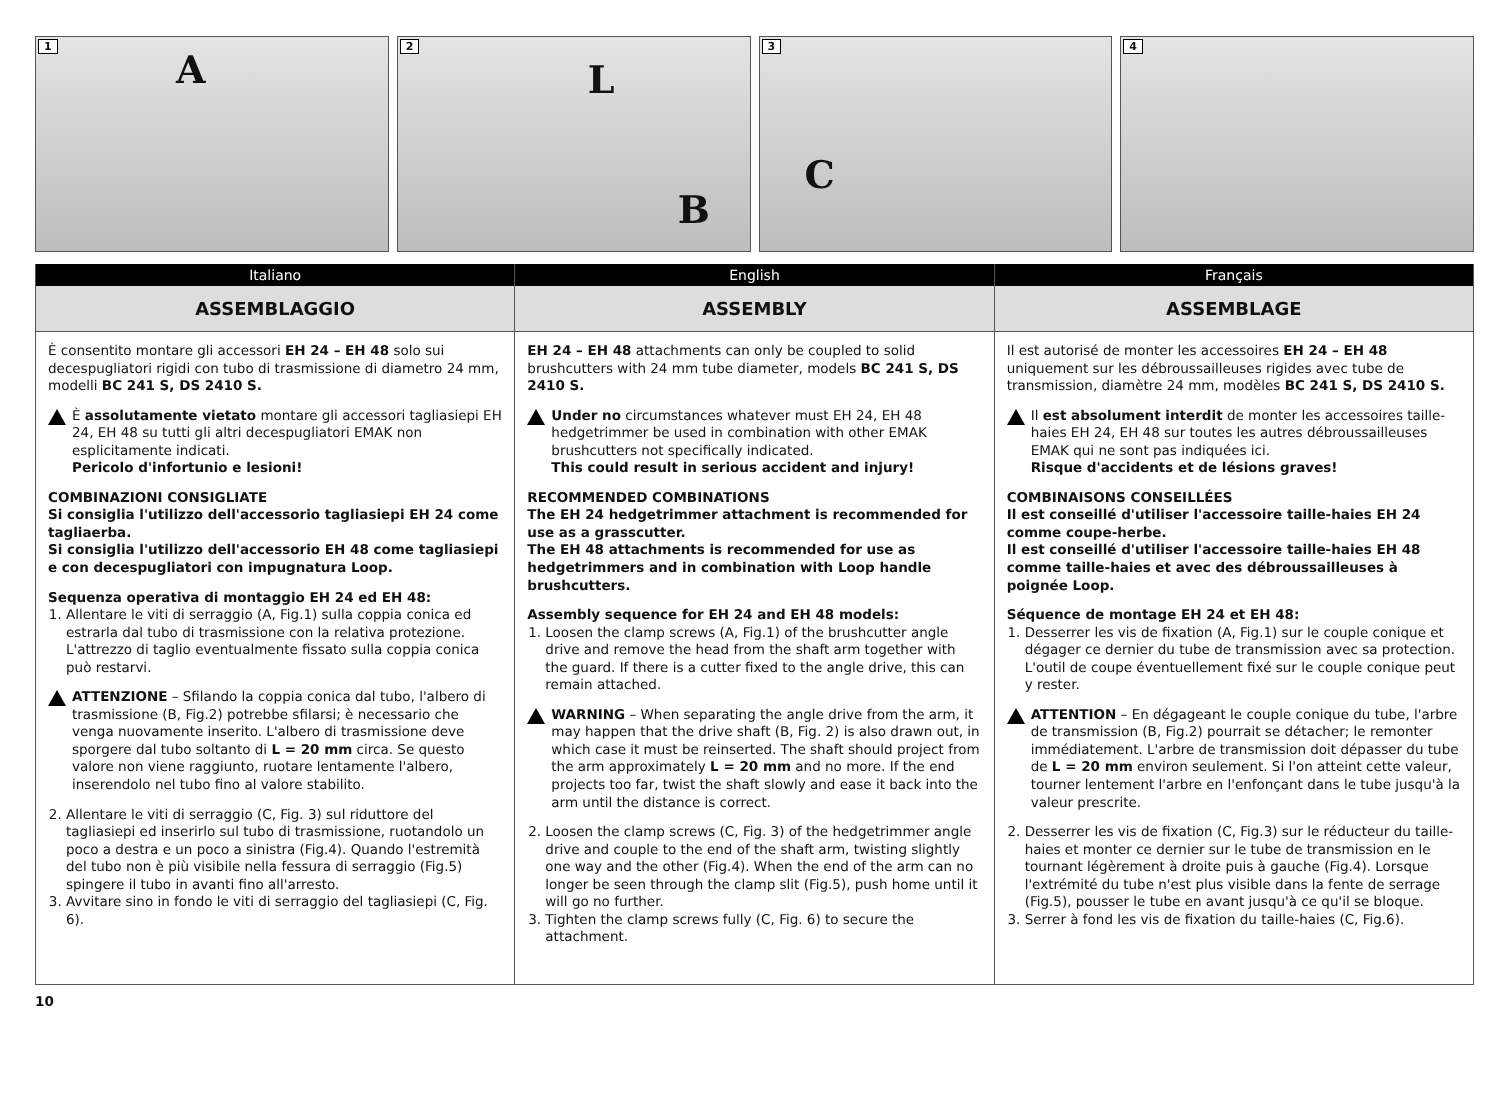1
A
2
L
B
3
C
4
Italiano
ASSEMBLAGGIO
È consentito montare gli accessori EH 24 – EH 48 solo sui decespugliatori rigidi con tubo di trasmissione di diametro 24 mm, modelli BC 241 S, DS 2410 S.
È assolutamente vietato montare gli accessori tagliasiepi EH 24, EH 48 su tutti gli altri decespugliatori EMAK non esplicitamente indicati.
Pericolo d'infortunio e lesioni!
COMBINAZIONI CONSIGLIATE
Si consiglia l'utilizzo dell'accessorio tagliasiepi EH 24 come tagliaerba.
Si consiglia l'utilizzo dell'accessorio EH 48 come tagliasiepi e con decespugliatori con impugnatura Loop.
Sequenza operativa di montaggio EH 24 ed EH 48:
1. Allentare le viti di serraggio (A, Fig.1) sulla coppia conica ed estrarla dal tubo di trasmissione con la relativa protezione. L'attrezzo di taglio eventualmente fissato sulla coppia conica può restarvi.
ATTENZIONE – Sfilando la coppia conica dal tubo, l'albero di trasmissione (B, Fig.2) potrebbe sfilarsi; è necessario che venga nuovamente inserito. L'albero di trasmissione deve sporgere dal tubo soltanto di L = 20 mm circa. Se questo valore non viene raggiunto, ruotare lentamente l'albero, inserendolo nel tubo fino al valore stabilito.
2. Allentare le viti di serraggio (C, Fig. 3) sul riduttore del tagliasiepi ed inserirlo sul tubo di trasmissione, ruotandolo un poco a destra e un poco a sinistra (Fig.4). Quando l'estremità del tubo non è più visibile nella fessura di serraggio (Fig.5) spingere il tubo in avanti fino all'arresto.
3. Avvitare sino in fondo le viti di serraggio del tagliasiepi (C, Fig. 6).
English
ASSEMBLY
EH 24 – EH 48 attachments can only be coupled to solid brushcutters with 24 mm tube diameter, models BC 241 S, DS 2410 S.
Under no circumstances whatever must EH 24, EH 48 hedgetrimmer be used in combination with other EMAK brushcutters not specifically indicated.
This could result in serious accident and injury!
RECOMMENDED COMBINATIONS
The EH 24 hedgetrimmer attachment is recommended for use as a grasscutter.
The EH 48 attachments is recommended for use as hedgetrimmers and in combination with Loop handle brushcutters.
Assembly sequence for EH 24 and EH 48 models:
1. Loosen the clamp screws (A, Fig.1) of the brushcutter angle drive and remove the head from the shaft arm together with the guard. If there is a cutter fixed to the angle drive, this can remain attached.
WARNING – When separating the angle drive from the arm, it may happen that the drive shaft (B, Fig. 2) is also drawn out, in which case it must be reinserted. The shaft should project from the arm approximately L = 20 mm and no more. If the end projects too far, twist the shaft slowly and ease it back into the arm until the distance is correct.
2. Loosen the clamp screws (C, Fig. 3) of the hedgetrimmer angle drive and couple to the end of the shaft arm, twisting slightly one way and the other (Fig.4). When the end of the arm can no longer be seen through the clamp slit (Fig.5), push home until it will go no further.
3. Tighten the clamp screws fully (C, Fig. 6) to secure the attachment.
Français
ASSEMBLAGE
Il est autorisé de monter les accessoires EH 24 – EH 48 uniquement sur les débroussailleuses rigides avec tube de transmission, diamètre 24 mm, modèles BC 241 S, DS 2410 S.
Il est absolument interdit de monter les accessoires taille-haies EH 24, EH 48 sur toutes les autres débroussailleuses EMAK qui ne sont pas indiquées ici.
Risque d'accidents et de lésions graves!
COMBINAISONS CONSEILLÉES
Il est conseillé d'utiliser l'accessoire taille-haies EH 24 comme coupe-herbe.
Il est conseillé d'utiliser l'accessoire taille-haies EH 48 comme taille-haies et avec des débroussailleuses à poignée Loop.
Séquence de montage EH 24 et EH 48:
1. Desserrer les vis de fixation (A, Fig.1) sur le couple conique et dégager ce dernier du tube de transmission avec sa protection. L'outil de coupe éventuellement fixé sur le couple conique peut y rester.
ATTENTION – En dégageant le couple conique du tube, l'arbre de transmission (B, Fig.2) pourrait se détacher; le remonter immédiatement. L'arbre de transmission doit dépasser du tube de L = 20 mm environ seulement. Si l'on atteint cette valeur, tourner lentement l'arbre en l'enfonçant dans le tube jusqu'à la valeur prescrite.
2. Desserrer les vis de fixation (C, Fig.3) sur le réducteur du taille-haies et monter ce dernier sur le tube de transmission en le tournant légèrement à droite puis à gauche (Fig.4). Lorsque l'extrémité du tube n'est plus visible dans la fente de serrage (Fig.5), pousser le tube en avant jusqu'à ce qu'il se bloque.
3. Serrer à fond les vis de fixation du taille-haies (C, Fig.6).
10